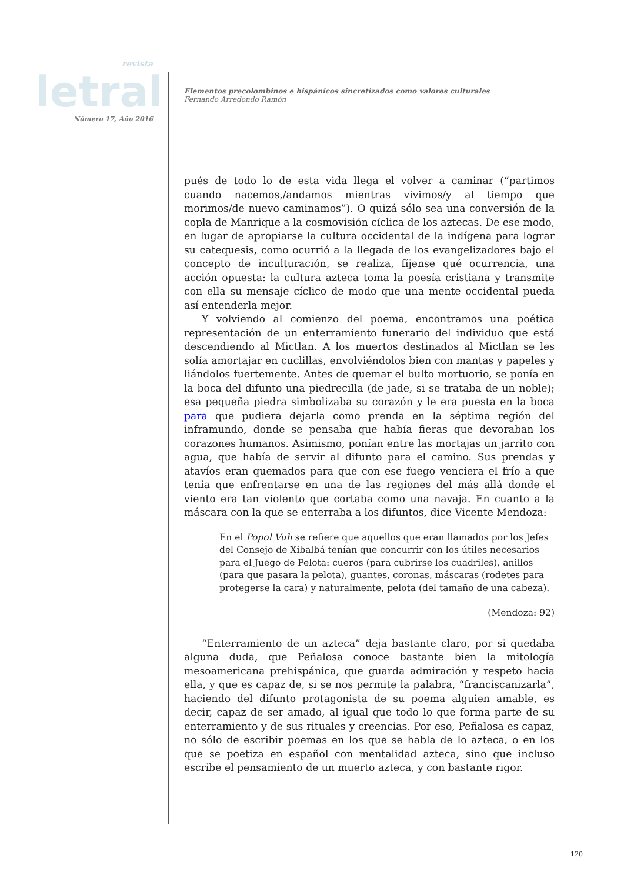revista
letral
Número 17, Año 2016
Elementos precolombinos e hispánicos sincretizados como valores culturales
Fernando Arredondo Ramón
pués de todo lo de esta vida llega el volver a caminar (“partimos cuando nacemos,/andamos mientras vivimos/y al tiempo que morimos/de nuevo caminamos”). O quizá sólo sea una conversión de la copla de Manrique a la cosmovisión cíclica de los aztecas. De ese modo, en lugar de apropiarse la cultura occidental de la indígena para lograr su catequesis, como ocurrió a la llegada de los evangelizadores bajo el concepto de inculturación, se realiza, fíjense qué ocurrencia, una acción opuesta: la cultura azteca toma la poesía cristiana y transmite con ella su mensaje cíclico de modo que una mente occidental pueda así entenderla mejor.
Y volviendo al comienzo del poema, encontramos una poética representación de un enterramiento funerario del individuo que está descendiendo al Mictlan. A los muertos destinados al Mictlan se les solía amortajar en cuclillas, envolviéndolos bien con mantas y papeles y liándolos fuertemente. Antes de quemar el bulto mortuorio, se ponía en la boca del difunto una piedrecilla (de jade, si se trataba de un noble); esa pequeña piedra simbolizaba su corazón y le era puesta en la boca para que pudiera dejarla como prenda en la séptima región del inframundo, donde se pensaba que había fieras que devoraban los corazones humanos. Asimismo, ponían entre las mortajas un jarrito con agua, que había de servir al difunto para el camino. Sus prendas y atavíos eran quemados para que con ese fuego venciera el frío a que tenía que enfrentarse en una de las regiones del más allá donde el viento era tan violento que cortaba como una navaja. En cuanto a la máscara con la que se enterraba a los difuntos, dice Vicente Mendoza:
En el Popol Vuh se refiere que aquellos que eran llamados por los Jefes del Consejo de Xibalbá tenían que concurrir con los útiles necesarios para el Juego de Pelota: cueros (para cubrirse los cuadriles), anillos (para que pasara la pelota), guantes, coronas, máscaras (rodetes para protegerse la cara) y naturalmente, pelota (del tamaño de una cabeza).
(Mendoza: 92)
“Enterramiento de un azteca” deja bastante claro, por si quedaba alguna duda, que Peñalosa conoce bastante bien la mitología mesoamericana prehispánica, que guarda admiración y respeto hacia ella, y que es capaz de, si se nos permite la palabra, “franciscanizarla”, haciendo del difunto protagonista de su poema alguien amable, es decir, capaz de ser amado, al igual que todo lo que forma parte de su enterramiento y de sus rituales y creencias. Por eso, Peñalosa es capaz, no sólo de escribir poemas en los que se habla de lo azteca, o en los que se poetiza en español con mentalidad azteca, sino que incluso escribe el pensamiento de un muerto azteca, y con bastante rigor.
120